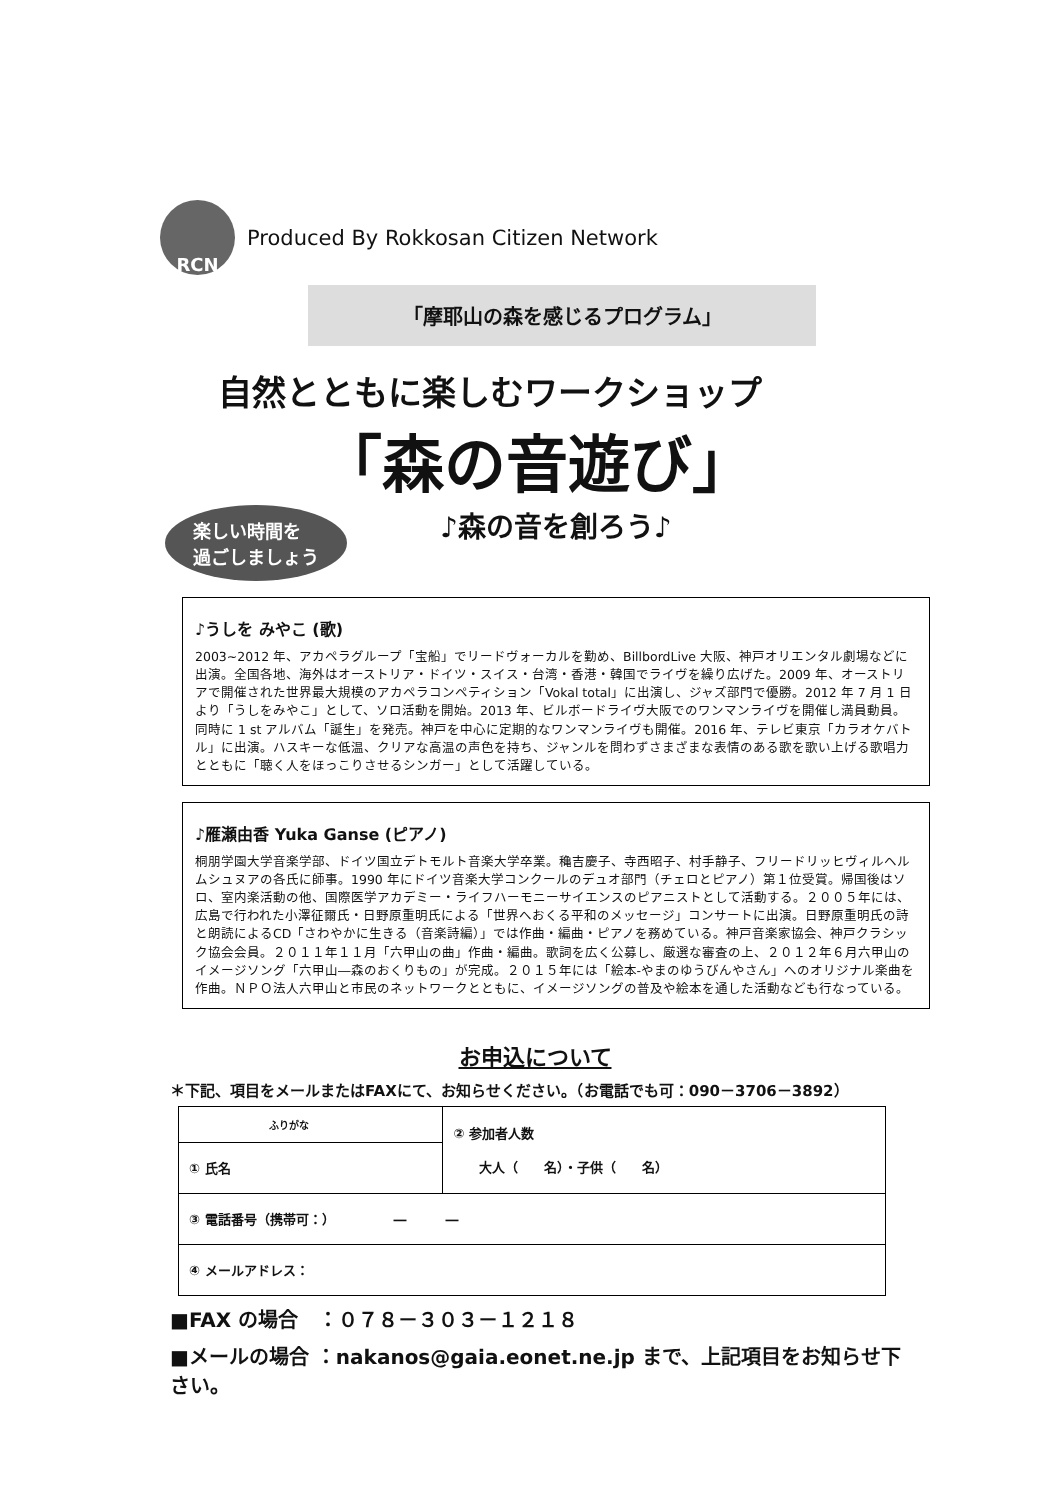RCN
Produced By Rokkosan Citizen Network
「摩耶山の森を感じるプログラム」
自然とともに楽しむワークショップ
「森の音遊び」
♪森の音を創ろう♪
楽しい時間を
過ごしましょう
♪うしを みやこ (歌)
2003~2012 年、アカペラグループ「宝船」でリードヴォーカルを勤め、BillbordLive 大阪、神戸オリエンタル劇場などに出演。全国各地、海外はオーストリア・ドイツ・スイス・台湾・香港・韓国でライヴを繰り広げた。2009 年、オーストリアで開催された世界最大規模のアカペラコンペティション「Vokal total」に出演し、ジャズ部門で優勝。2012 年 7 月 1 日より「うしをみやこ」として、ソロ活動を開始。2013 年、ビルボードライヴ大阪でのワンマンライヴを開催し満員動員。同時に 1 st アルバム「誕生」を発売。神戸を中心に定期的なワンマンライヴも開催。2016 年、テレビ東京「カラオケバトル」に出演。ハスキーな低温、クリアな高温の声色を持ち、ジャンルを問わずさまざまな表情のある歌を歌い上げる歌唱力とともに「聴く人をほっこりさせるシンガー」として活躍している。
♪雁瀬由香 Yuka Ganse (ピアノ)
桐朋学園大学音楽学部、ドイツ国立デトモルト音楽大学卒業。穐吉慶子、寺西昭子、村手静子、フリードリッヒヴィルヘルムシュヌアの各氏に師事。1990 年にドイツ音楽大学コンクールのデュオ部門（チェロとピアノ）第１位受賞。帰国後はソロ、室内楽活動の他、国際医学アカデミー・ライフハーモニーサイエンスのピアニストとして活動する。２００５年には、広島で行われた小澤征爾氏・日野原重明氏による「世界へおくる平和のメッセージ」コンサートに出演。日野原重明氏の詩と朗読によるCD「さわやかに生きる（音楽詩編）」では作曲・編曲・ピアノを務めている。神戸音楽家協会、神戸クラシック協会会員。２０１１年１１月「六甲山の曲」作曲・編曲。歌詞を広く公募し、厳選な審査の上、２０１２年６月六甲山のイメージソング「六甲山―森のおくりもの」が完成。２０１５年には「絵本-やまのゆうびんやさん」へのオリジナル楽曲を作曲。ＮＰＯ法人六甲山と市民のネットワークとともに、イメージソングの普及や絵本を通した活動なども行なっている。
お申込について
＊下記、項目をメールまたはFAXにて、お知らせください。（お電話でも可：090－3706－3892）
| ふりがな | ② 参加者人数 大人（ 名）・子供（ 名） |
| ① 氏名 | |
| ③ 電話番号（携帯可：） ― ― | |
| ④ メールアドレス： | |
■FAX の場合　：０７８－３０３－１２１８
■メールの場合 ：nakanos@gaia.eonet.ne.jp まで、上記項目をお知らせ下さい。